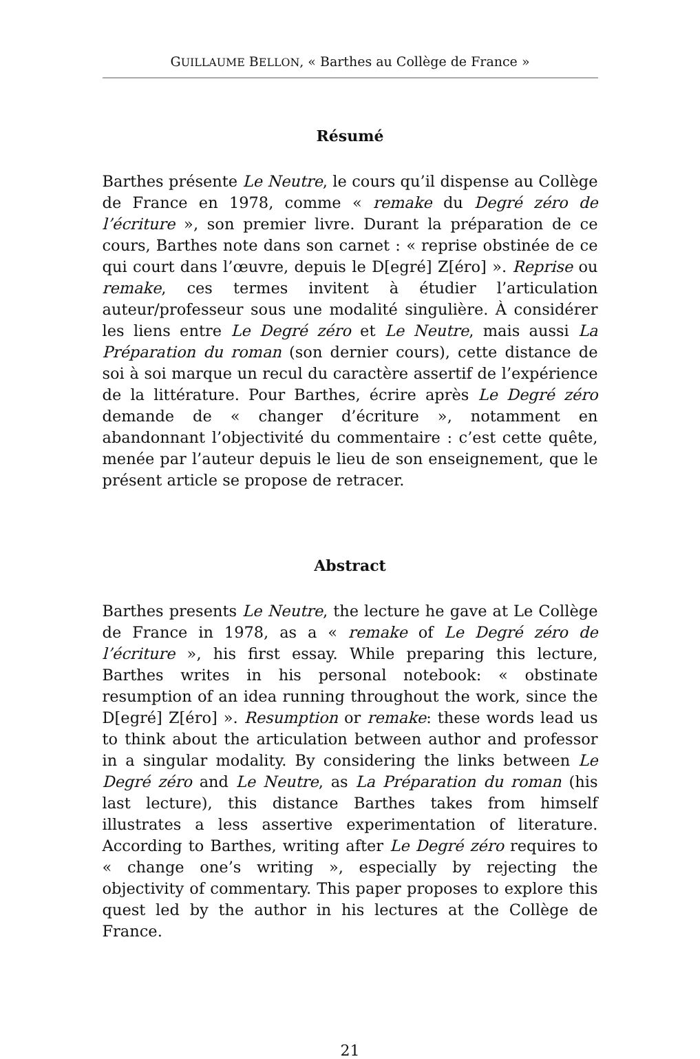GUILLAUME BELLON, « Barthes au Collège de France »
Résumé
Barthes présente Le Neutre, le cours qu’il dispense au Collège de France en 1978, comme « remake du Degré zéro de l’écriture », son premier livre. Durant la préparation de ce cours, Barthes note dans son carnet : « reprise obstinée de ce qui court dans l’œuvre, depuis le D[egré] Z[éro] ». Reprise ou remake, ces termes invitent à étudier l’articulation auteur/professeur sous une modalité singulière. À considérer les liens entre Le Degré zéro et Le Neutre, mais aussi La Préparation du roman (son dernier cours), cette distance de soi à soi marque un recul du caractère assertif de l’expérience de la littérature. Pour Barthes, écrire après Le Degré zéro demande de « changer d’écriture », notamment en abandonnant l’objectivité du commentaire : c’est cette quête, menée par l’auteur depuis le lieu de son enseignement, que le présent article se propose de retracer.
Abstract
Barthes presents Le Neutre, the lecture he gave at Le Collège de France in 1978, as a « remake of Le Degré zéro de l’écriture », his first essay. While preparing this lecture, Barthes writes in his personal notebook: « obstinate resumption of an idea running throughout the work, since the D[egré] Z[éro] ». Resumption or remake: these words lead us to think about the articulation between author and professor in a singular modality. By considering the links between Le Degré zéro and Le Neutre, as La Préparation du roman (his last lecture), this distance Barthes takes from himself illustrates a less assertive experimentation of literature. According to Barthes, writing after Le Degré zéro requires to « change one’s writing », especially by rejecting the objectivity of commentary. This paper proposes to explore this quest led by the author in his lectures at the Collège de France.
21